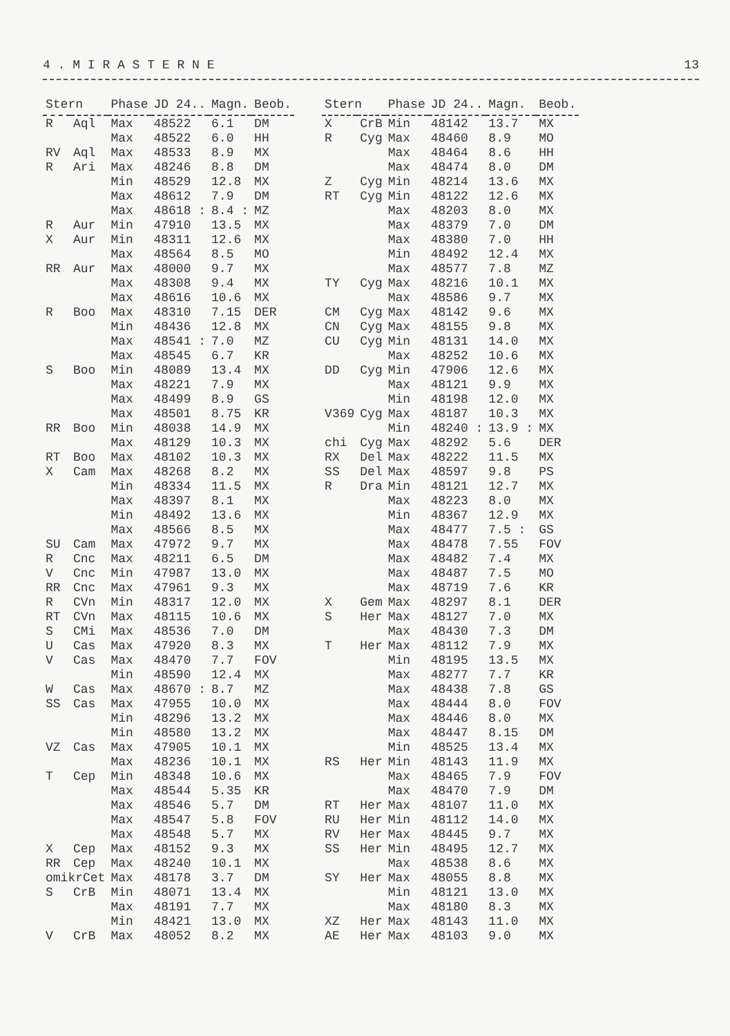4 . M I R A S T E R N E 13
| Stern | | Phase | JD 24.. | Magn. | Beob. |
| --- | --- | --- | --- | --- | --- |
| R | Aql | Max | 48522 | 6.1 | DM |
| | | Max | 48522 | 6.0 | HH |
| RV | Aql | Max | 48533 | 8.9 | MX |
| R | Ari | Max | 48246 | 8.8 | DM |
| | | Min | 48529 | 12.8 | MX |
| | | Max | 48612 | 7.9 | DM |
| | | Max | 48618 : | 8.4 : | MZ |
| R | Aur | Min | 47910 | 13.5 | MX |
| X | Aur | Min | 48311 | 12.6 | MX |
| | | Max | 48564 | 8.5 | MO |
| RR | Aur | Max | 48000 | 9.7 | MX |
| | | Max | 48308 | 9.4 | MX |
| | | Max | 48616 | 10.6 | MX |
| R | Boo | Max | 48310 | 7.15 | DER |
| | | Min | 48436 | 12.8 | MX |
| | | Max | 48541 : | 7.0 | MZ |
| | | Max | 48545 | 6.7 | KR |
| S | Boo | Min | 48089 | 13.4 | MX |
| | | Max | 48221 | 7.9 | MX |
| | | Max | 48499 | 8.9 | GS |
| | | Max | 48501 | 8.75 | KR |
| RR | Boo | Min | 48038 | 14.9 | MX |
| | | Max | 48129 | 10.3 | MX |
| RT | Boo | Max | 48102 | 10.3 | MX |
| X | Cam | Max | 48268 | 8.2 | MX |
| | | Min | 48334 | 11.5 | MX |
| | | Max | 48397 | 8.1 | MX |
| | | Min | 48492 | 13.6 | MX |
| | | Max | 48566 | 8.5 | MX |
| SU | Cam | Max | 47972 | 9.7 | MX |
| R | Cnc | Max | 48211 | 6.5 | DM |
| V | Cnc | Min | 47987 | 13.0 | MX |
| RR | Cnc | Max | 47961 | 9.3 | MX |
| R | CVn | Min | 48317 | 12.0 | MX |
| RT | CVn | Max | 48115 | 10.6 | MX |
| S | CMi | Max | 48536 | 7.0 | DM |
| U | Cas | Max | 47920 | 8.3 | MX |
| V | Cas | Max | 48470 | 7.7 | FOV |
| | | Min | 48590 | 12.4 | MX |
| W | Cas | Max | 48670 : | 8.7 | MZ |
| SS | Cas | Max | 47955 | 10.0 | MX |
| | | Min | 48296 | 13.2 | MX |
| | | Min | 48580 | 13.2 | MX |
| VZ | Cas | Max | 47905 | 10.1 | MX |
| | | Max | 48236 | 10.1 | MX |
| T | Cep | Min | 48348 | 10.6 | MX |
| | | Max | 48544 | 5.35 | KR |
| | | Max | 48546 | 5.7 | DM |
| | | Max | 48547 | 5.8 | FOV |
| | | Max | 48548 | 5.7 | MX |
| X | Cep | Max | 48152 | 9.3 | MX |
| RR | Cep | Max | 48240 | 10.1 | MX |
| omikrCet | | Max | 48178 | 3.7 | DM |
| S | CrB | Min | 48071 | 13.4 | MX |
| | | Max | 48191 | 7.7 | MX |
| | | Min | 48421 | 13.0 | MX |
| V | CrB | Max | 48052 | 8.2 | MX |
| Stern | | Phase | JD 24.. | Magn. | Beob. |
| --- | --- | --- | --- | --- | --- |
| X | CrB | Min | 48142 | 13.7 | MX |
| R | Cyg | Max | 48460 | 8.9 | MO |
| | | Max | 48464 | 8.6 | HH |
| | | Max | 48474 | 8.0 | DM |
| Z | Cyg | Min | 48214 | 13.6 | MX |
| RT | Cyg | Min | 48122 | 12.6 | MX |
| | | Max | 48203 | 8.0 | MX |
| | | Max | 48379 | 7.0 | DM |
| | | Max | 48380 | 7.0 | HH |
| | | Min | 48492 | 12.4 | MX |
| | | Max | 48577 | 7.8 | MZ |
| TY | Cyg | Max | 48216 | 10.1 | MX |
| | | Max | 48586 | 9.7 | MX |
| CM | Cyg | Max | 48142 | 9.6 | MX |
| CN | Cyg | Max | 48155 | 9.8 | MX |
| CU | Cyg | Min | 48131 | 14.0 | MX |
| | | Max | 48252 | 10.6 | MX |
| DD | Cyg | Min | 47906 | 12.6 | MX |
| | | Max | 48121 | 9.9 | MX |
| | | Min | 48198 | 12.0 | MX |
| V369 | Cyg | Max | 48187 | 10.3 | MX |
| | | Min | 48240 : | 13.9 : | MX |
| chi | Cyg | Max | 48292 | 5.6 | DER |
| RX | Del | Max | 48222 | 11.5 | MX |
| SS | Del | Max | 48597 | 9.8 | PS |
| R | Dra | Min | 48121 | 12.7 | MX |
| | | Max | 48223 | 8.0 | MX |
| | | Min | 48367 | 12.9 | MX |
| | | Max | 48477 | 7.5 : | GS |
| | | Max | 48478 | 7.55 | FOV |
| | | Max | 48482 | 7.4 | MX |
| | | Max | 48487 | 7.5 | MO |
| | | Max | 48719 | 7.6 | KR |
| X | Gem | Max | 48297 | 8.1 | DER |
| S | Her | Max | 48127 | 7.0 | MX |
| | | Max | 48430 | 7.3 | DM |
| T | Her | Max | 48112 | 7.9 | MX |
| | | Min | 48195 | 13.5 | MX |
| | | Max | 48277 | 7.7 | KR |
| | | Max | 48438 | 7.8 | GS |
| | | Max | 48444 | 8.0 | FOV |
| | | Max | 48446 | 8.0 | MX |
| | | Max | 48447 | 8.15 | DM |
| | | Min | 48525 | 13.4 | MX |
| RS | Her | Min | 48143 | 11.9 | MX |
| | | Max | 48465 | 7.9 | FOV |
| | | Max | 48470 | 7.9 | DM |
| RT | Her | Max | 48107 | 11.0 | MX |
| RU | Her | Min | 48112 | 14.0 | MX |
| RV | Her | Max | 48445 | 9.7 | MX |
| SS | Her | Min | 48495 | 12.7 | MX |
| | | Max | 48538 | 8.6 | MX |
| SY | Her | Max | 48055 | 8.8 | MX |
| | | Min | 48121 | 13.0 | MX |
| | | Max | 48180 | 8.3 | MX |
| XZ | Her | Max | 48143 | 11.0 | MX |
| AE | Her | Max | 48103 | 9.0 | MX |